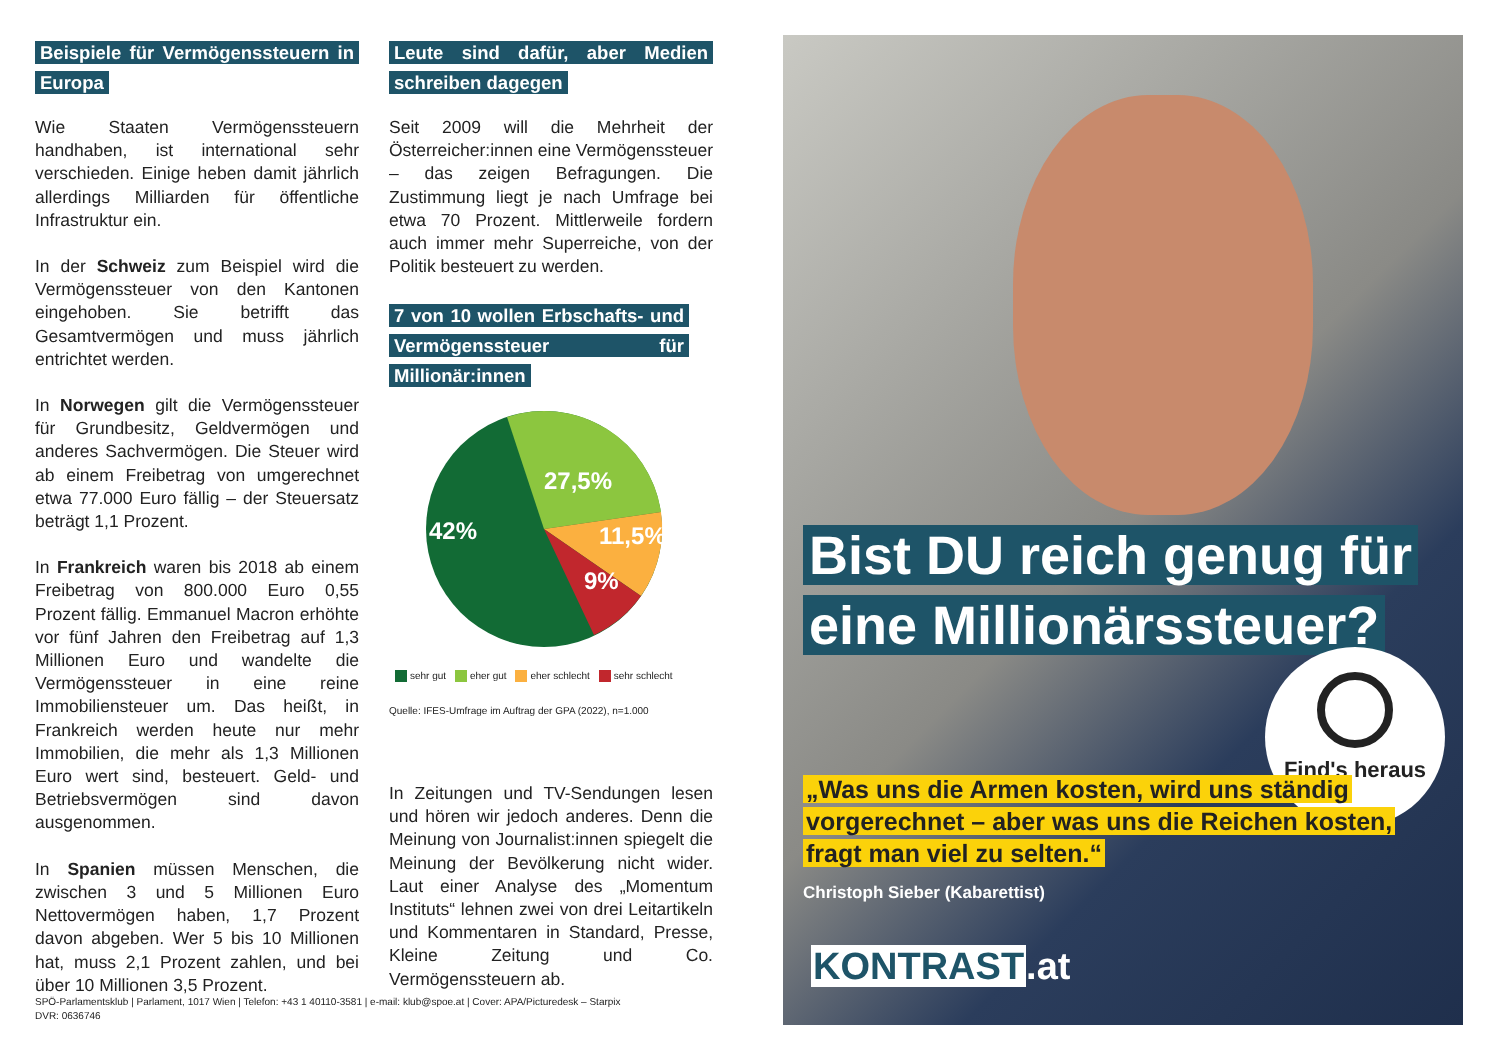Beispiele für Vermögenssteuern in Europa
Wie Staaten Vermögenssteuern handhaben, ist international sehr verschieden. Einige heben damit jährlich allerdings Milliarden für öffentliche Infrastruktur ein.
In der Schweiz zum Beispiel wird die Vermögenssteuer von den Kantonen eingehoben. Sie betrifft das Gesamtvermögen und muss jährlich entrichtet werden.
In Norwegen gilt die Vermögenssteuer für Grundbesitz, Geldvermögen und anderes Sachvermögen. Die Steuer wird ab einem Freibetrag von umgerechnet etwa 77.000 Euro fällig – der Steuersatz beträgt 1,1 Prozent.
In Frankreich waren bis 2018 ab einem Freibetrag von 800.000 Euro 0,55 Prozent fällig. Emmanuel Macron erhöhte vor fünf Jahren den Freibetrag auf 1,3 Millionen Euro und wandelte die Vermögenssteuer in eine reine Immobiliensteuer um. Das heißt, in Frankreich werden heute nur mehr Immobilien, die mehr als 1,3 Millionen Euro wert sind, besteuert. Geld- und Betriebsvermögen sind davon ausgenommen.
In Spanien müssen Menschen, die zwischen 3 und 5 Millionen Euro Nettovermögen haben, 1,7 Prozent davon abgeben. Wer 5 bis 10 Millionen hat, muss 2,1 Prozent zahlen, und bei über 10 Millionen 3,5 Prozent.
Leute sind dafür, aber Medien schreiben dagegen
Seit 2009 will die Mehrheit der Österreicher:innen eine Vermögenssteuer – das zeigen Befragungen. Die Zustimmung liegt je nach Umfrage bei etwa 70 Prozent. Mittlerweile fordern auch immer mehr Superreiche, von der Politik besteuert zu werden.
7 von 10 wollen Erbschafts- und Vermögenssteuer für Millionär:innen
27,5%
42%
11,5%
9%
sehr gut eher gut eher schlecht sehr schlecht
Quelle: IFES-Umfrage im Auftrag der GPA (2022), n=1.000
In Zeitungen und TV-Sendungen lesen und hören wir jedoch anderes. Denn die Meinung von Journalist:innen spiegelt die Meinung der Bevölkerung nicht wider. Laut einer Analyse des „Momentum Instituts“ lehnen zwei von drei Leitartikeln und Kommentaren in Standard, Presse, Kleine Zeitung und Co. Vermögenssteuern ab.
SPÖ-Parlamentsklub | Parlament, 1017 Wien | Telefon: +43 1 40110-3581 | e-mail: klub@spoe.at | Cover: APA/Picturedesk – Starpix
DVR: 0636746
Bist DU reich genug für eine Millionärssteuer?
Find's heraus
„Was uns die Armen kosten, wird uns ständig vorgerechnet – aber was uns die Reichen kosten, fragt man viel zu selten.“
Christoph Sieber (Kabarettist)
KONTRAST.at